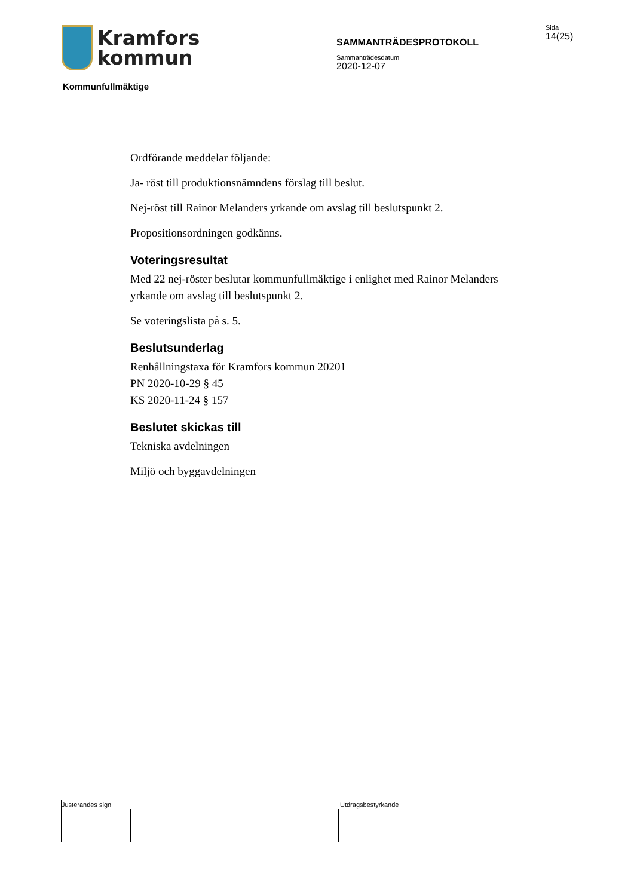Kramfors
kommun
SAMMANTRÄDESPROTOKOLL
Sammanträdesdatum
2020-12-07
Sida
14(25)
Kommunfullmäktige
Ordförande meddelar följande:
Ja- röst till produktionsnämndens förslag till beslut.
Nej-röst till Rainor Melanders yrkande om avslag till beslutspunkt 2.
Propositionsordningen godkänns.
Voteringsresultat
Med 22 nej-röster beslutar kommunfullmäktige i enlighet med Rainor Melanders yrkande om avslag till beslutspunkt 2.
Se voteringslista på s. 5.
Beslutsunderlag
Renhållningstaxa för Kramfors kommun 20201
PN 2020-10-29 § 45
KS 2020-11-24 § 157
Beslutet skickas till
Tekniska avdelningen
Miljö och byggavdelningen
Justerandes sign Utdragsbestyrkande